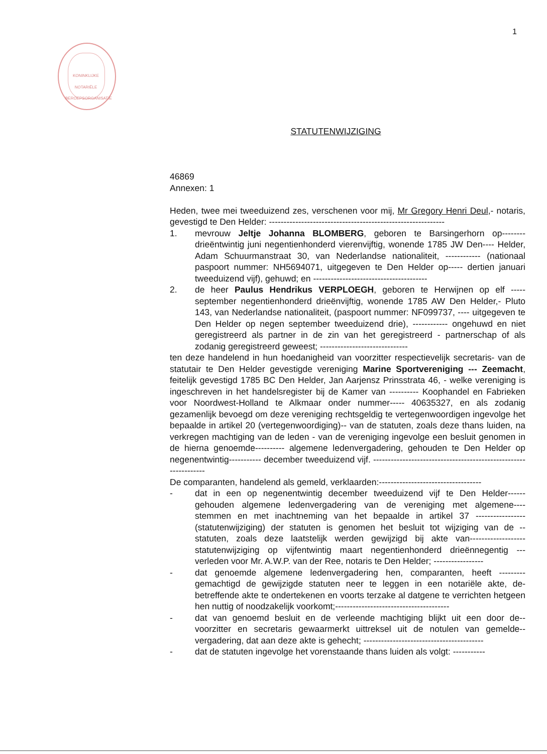1
KONINKLIJKE NOTARIËLE BEROEPSORGANISATIE
STATUTENWIJZIGING
46869
Annexen: 1
Heden, twee mei tweeduizend zes, verschenen voor mij, Mr Gregory Henri Deul,- notaris, gevestigd te Den Helder: ------------------------------------------------------------
1. mevrouw Jeltje Johanna BLOMBERG, geboren te Barsingerhorn op-------- drieëntwintig juni negentienhonderd vierenvijftig, wonende 1785 JW Den---- Helder, Adam Schuurmanstraat 30, van Nederlandse nationaliteit, ------------ (nationaal paspoort nummer: NH5694071, uitgegeven te Den Helder op----- dertien januari tweeduizend vijf), gehuwd; en ---------------------------------------
2. de heer Paulus Hendrikus VERPLOEGH, geboren te Herwijnen op elf ----- september negentienhonderd drieënvijftig, wonende 1785 AW Den Helder,- Pluto 143, van Nederlandse nationaliteit, (paspoort nummer: NF099737, ---- uitgegeven te Den Helder op negen september tweeduizend drie), ------------ ongehuwd en niet geregistreerd als partner in de zin van het geregistreerd - partnerschap of als zodanig geregistreerd geweest; ------------------------------
ten deze handelend in hun hoedanigheid van voorzitter respectievelijk secretaris- van de statutair te Den Helder gevestigde vereniging Marine Sportvereniging --- Zeemacht, feitelijk gevestigd 1785 BC Den Helder, Jan Aarjensz Prinsstrata 46, - welke vereniging is ingeschreven in het handelsregister bij de Kamer van ---------- Koophandel en Fabrieken voor Noordwest-Holland te Alkmaar onder nummer----- 40635327, en als zodanig gezamenlijk bevoegd om deze vereniging rechtsgeldig te vertegenwoordigen ingevolge het bepaalde in artikel 20 (vertegenwoordiging)-- van de statuten, zoals deze thans luiden, na verkregen machtiging van de leden - van de vereniging ingevolge een besluit genomen in de hierna genoemde---------- algemene ledenvergadering, gehouden te Den Helder op negenentwintig----------- december tweeduizend vijf. ----------------------------------------------------------------
De comparanten, handelend als gemeld, verklaarden:-----------------------------------
- dat in een op negenentwintig december tweeduizend vijf te Den Helder------ gehouden algemene ledenvergadering van de vereniging met algemene---- stemmen en met inachtneming van het bepaalde in artikel 37 ----------------- (statutenwijziging) der statuten is genomen het besluit tot wijziging van de -- statuten, zoals deze laatstelijk werden gewijzigd bij akte van------------------- statutenwijziging op vijfentwintig maart negentienhonderd drieënnegentig --- verleden voor Mr. A.W.P. van der Ree, notaris te Den Helder; -----------------
- dat genoemde algemene ledenvergadering hen, comparanten, heeft --------- gemachtigd de gewijzigde statuten neer te leggen in een notariële akte, de- betreffende akte te ondertekenen en voorts terzake al datgene te verrichten hetgeen hen nuttig of noodzakelijk voorkomt;---------------------------------------
- dat van genoemd besluit en de verleende machtiging blijkt uit een door de-- voorzitter en secretaris gewaarmerkt uittreksel uit de notulen van gemelde-- vergadering, dat aan deze akte is gehecht; -----------------------------------------
- dat de statuten ingevolge het vorenstaande thans luiden als volgt: -----------